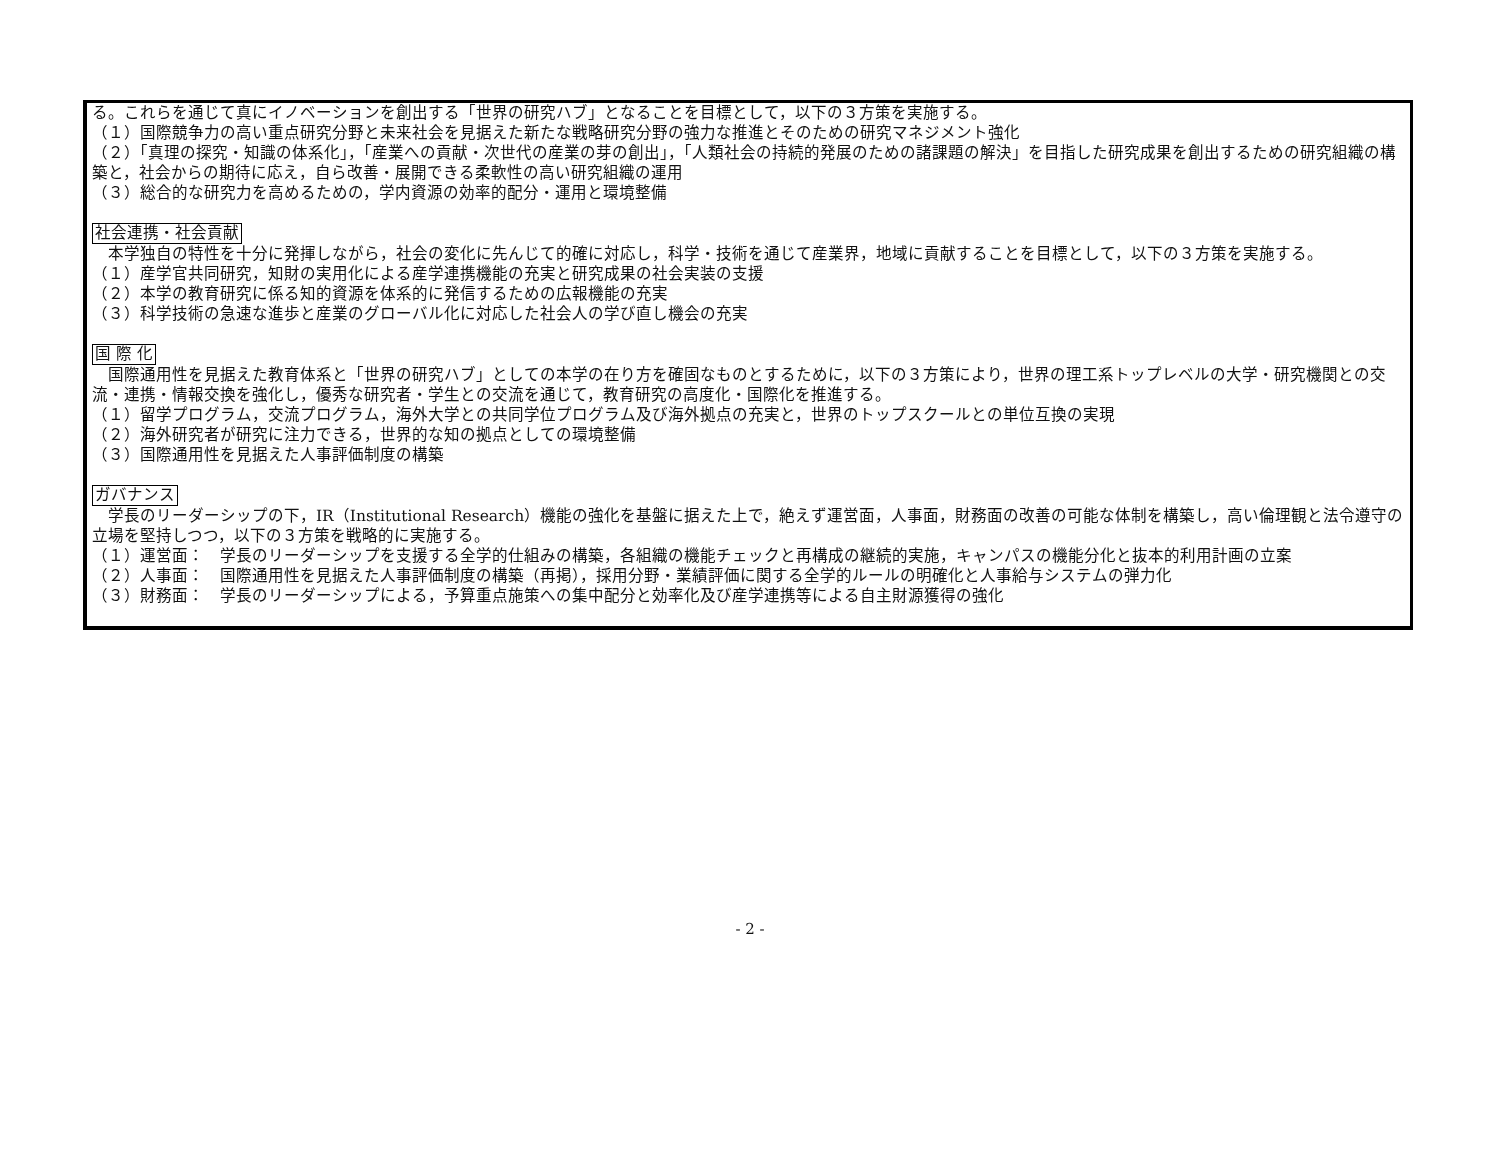る。これらを通じて真にイノベーションを創出する「世界の研究ハブ」となることを目標として，以下の３方策を実施する。
（１）国際競争力の高い重点研究分野と未来社会を見据えた新たな戦略研究分野の強力な推進とそのための研究マネジメント強化
（２）「真理の探究・知識の体系化」，「産業への貢献・次世代の産業の芽の創出」，「人類社会の持続的発展のための諸課題の解決」を目指した研究成果を創出するための研究組織の構築と，社会からの期待に応え，自ら改善・展開できる柔軟性の高い研究組織の運用
（３）総合的な研究力を高めるための，学内資源の効率的配分・運用と環境整備
社会連携・社会貢献
　本学独自の特性を十分に発揮しながら，社会の変化に先んじて的確に対応し，科学・技術を通じて産業界，地域に貢献することを目標として，以下の３方策を実施する。
（１）産学官共同研究，知財の実用化による産学連携機能の充実と研究成果の社会実装の支援
（２）本学の教育研究に係る知的資源を体系的に発信するための広報機能の充実
（３）科学技術の急速な進歩と産業のグローバル化に対応した社会人の学び直し機会の充実
国 際 化
　国際通用性を見据えた教育体系と「世界の研究ハブ」としての本学の在り方を確固なものとするために，以下の３方策により，世界の理工系トップレベルの大学・研究機関との交流・連携・情報交換を強化し，優秀な研究者・学生との交流を通じて，教育研究の高度化・国際化を推進する。
（１）留学プログラム，交流プログラム，海外大学との共同学位プログラム及び海外拠点の充実と，世界のトップスクールとの単位互換の実現
（２）海外研究者が研究に注力できる，世界的な知の拠点としての環境整備
（３）国際通用性を見据えた人事評価制度の構築
ガバナンス
　学長のリーダーシップの下，IR（Institutional Research）機能の強化を基盤に据えた上で，絶えず運営面，人事面，財務面の改善の可能な体制を構築し，高い倫理観と法令遵守の立場を堅持しつつ，以下の３方策を戦略的に実施する。
（１）運営面：　学長のリーダーシップを支援する全学的仕組みの構築，各組織の機能チェックと再構成の継続的実施，キャンパスの機能分化と抜本的利用計画の立案
（２）人事面：　国際通用性を見据えた人事評価制度の構築（再掲），採用分野・業績評価に関する全学的ルールの明確化と人事給与システムの弾力化
（３）財務面：　学長のリーダーシップによる，予算重点施策への集中配分と効率化及び産学連携等による自主財源獲得の強化
- 2 -